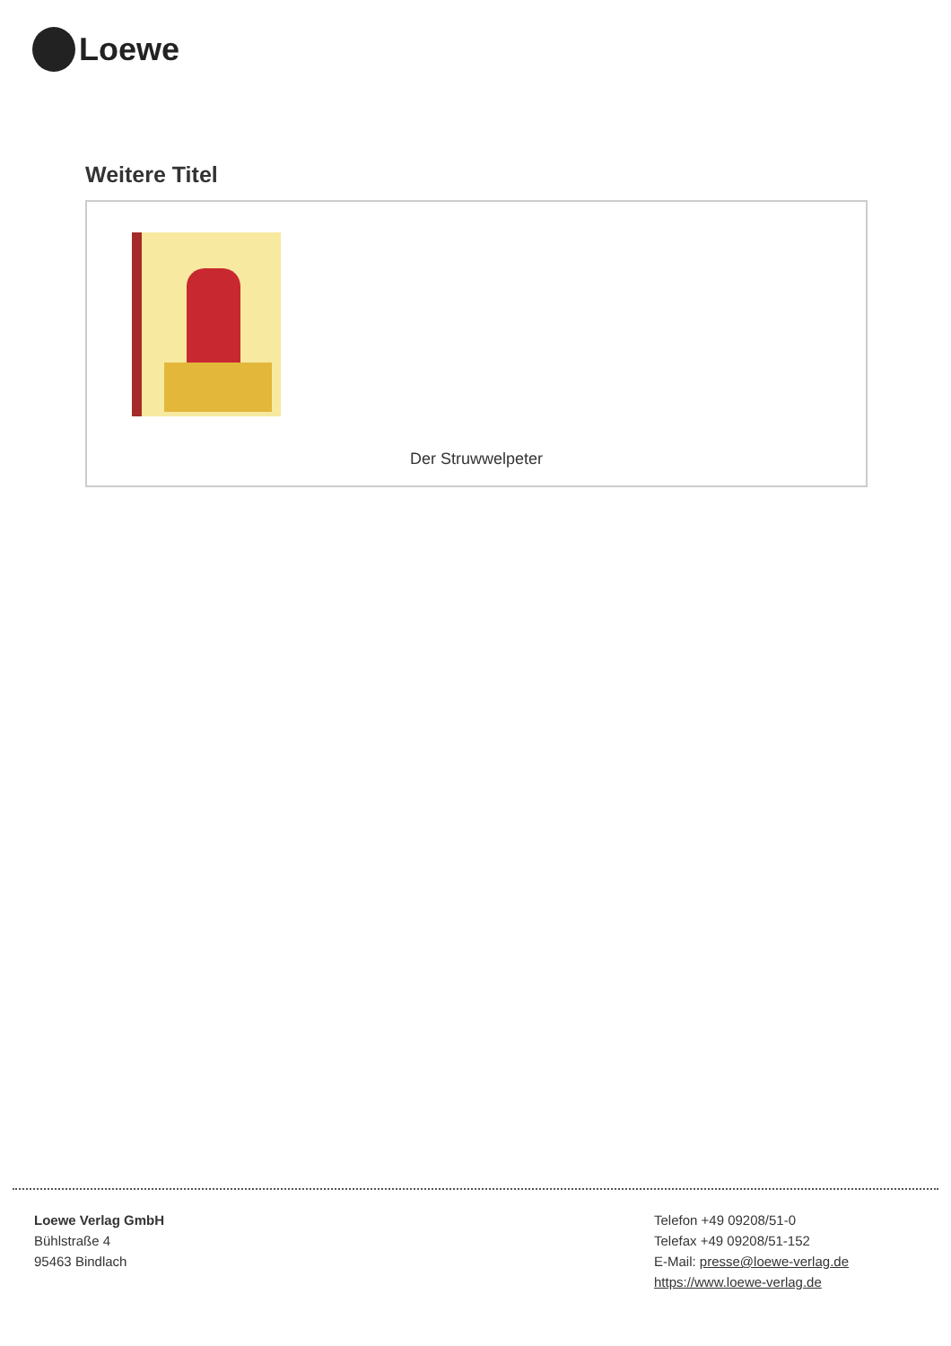Loewe
Weitere Titel
Der Struwwelpeter
Loewe Verlag GmbH
Bühlstraße 4
95463 Bindlach
Telefon +49 09208/51-0
Telefax +49 09208/51-152
E-Mail: presse@loewe-verlag.de
https://www.loewe-verlag.de